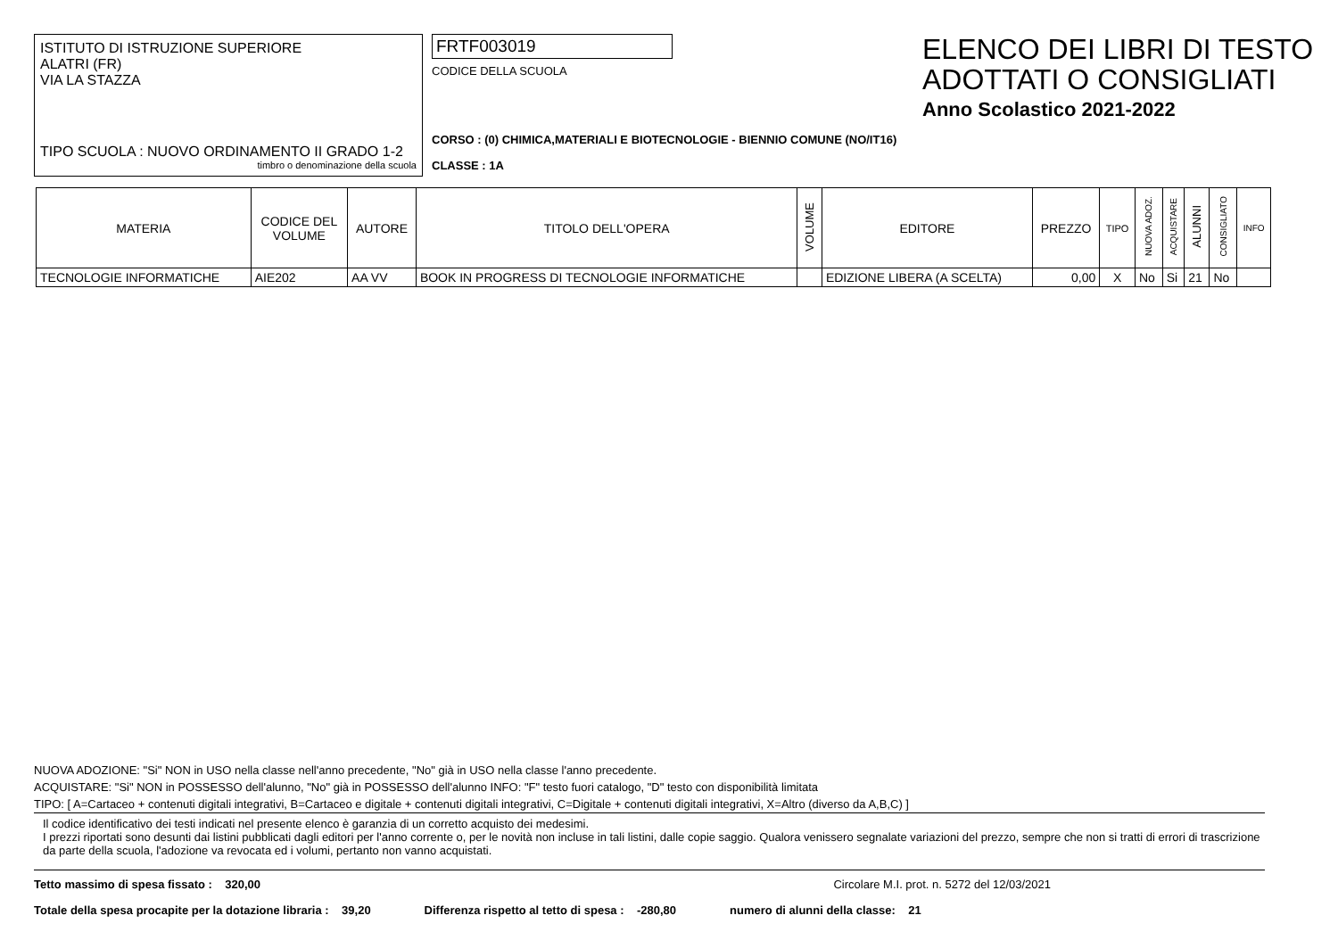ISTITUTO DI ISTRUZIONE SUPERIORE
ALATRI (FR)
VIA LA STAZZA
TIPO SCUOLA : NUOVO ORDINAMENTO II GRADO 1-2
timbro o denominazione della scuola
FRTF003019
CODICE DELLA SCUOLA
CORSO : (0) CHIMICA,MATERIALI E BIOTECNOLOGIE - BIENNIO COMUNE (NO/IT16)
CLASSE : 1A
ELENCO DEI LIBRI DI TESTO
ADOTTATI O CONSIGLIATI
Anno Scolastico 2021-2022
| MATERIA | CODICE DEL VOLUME | AUTORE | TITOLO DELL'OPERA | VOLUME | EDITORE | PREZZO | TIPO | NUOVA ADOZ. | ACQUISTARE | ALUNNI | CONSIGLIATO | INFO |
| --- | --- | --- | --- | --- | --- | --- | --- | --- | --- | --- | --- | --- |
| TECNOLOGIE INFORMATICHE | AIE202 | AA VV | BOOK IN PROGRESS DI TECNOLOGIE INFORMATICHE | | EDIZIONE LIBERA (A SCELTA) | 0,00 | X | No | Si | 21 | No | |
NUOVA ADOZIONE: "Si" NON in USO nella classe nell'anno precedente, "No" già in USO nella classe l'anno precedente.
ACQUISTARE: "Si" NON in POSSESSO dell'alunno, "No" già in POSSESSO dell'alunno INFO: "F" testo fuori catalogo, "D" testo con disponibilità limitata
TIPO: [ A=Cartaceo + contenuti digitali integrativi, B=Cartaceo e digitale + contenuti digitali integrativi, C=Digitale + contenuti digitali integrativi, X=Altro (diverso da A,B,C) ]
Il codice identificativo dei testi indicati nel presente elenco è garanzia di un corretto acquisto dei medesimi.
I prezzi riportati sono desunti dai listini pubblicati dagli editori per l'anno corrente o, per le novità non incluse in tali listini, dalle copie saggio. Qualora venissero segnalate variazioni del prezzo, sempre che non si tratti di errori di trascrizione da parte della scuola, l'adozione va revocata ed i volumi, pertanto non vanno acquistati.
Tetto massimo di spesa fissato : 320,00 Circolare M.I. prot. n. 5272 del 12/03/2021
Totale della spesa procapite per la dotazione libraria : 39,20 Differenza rispetto al tetto di spesa : -280,80 numero di alunni della classe: 21